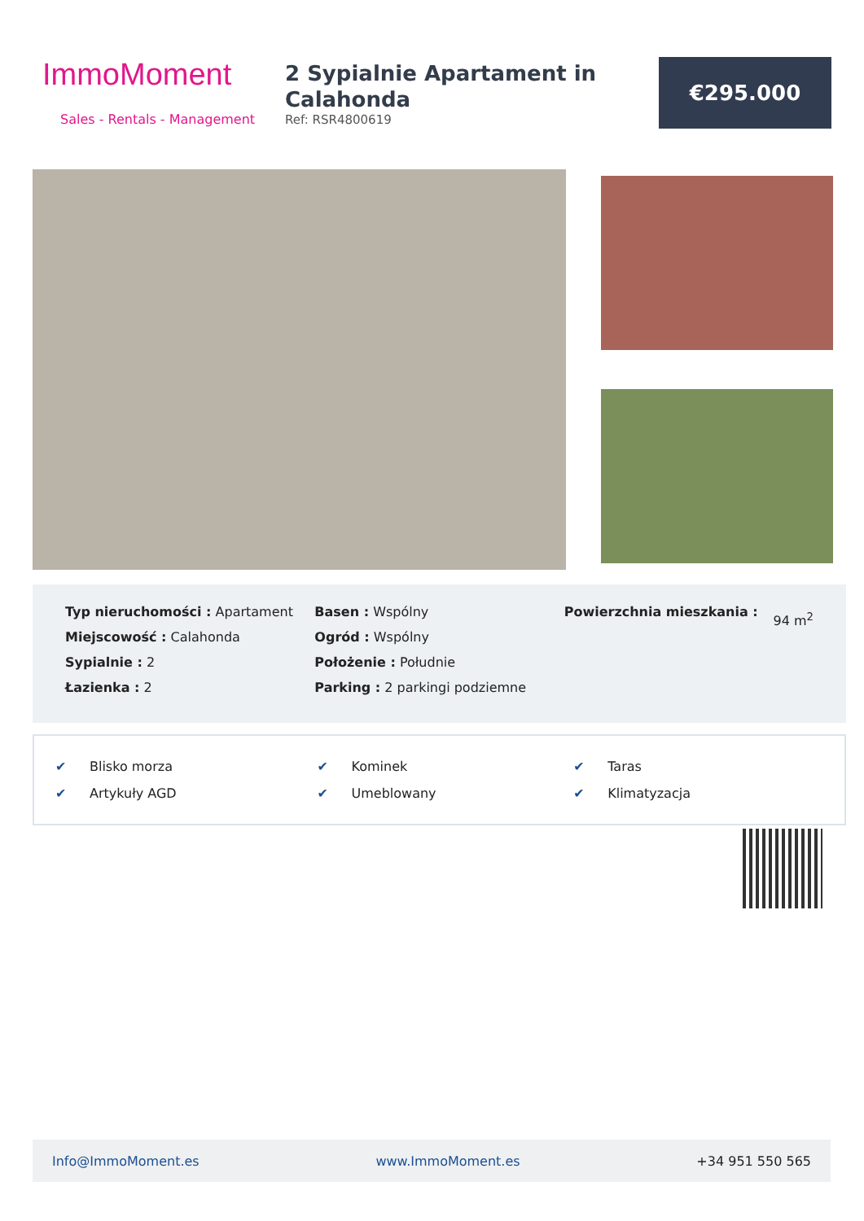ImmoMoment
Sales - Rentals - Management
2 Sypialnie Apartament in Calahonda
Ref: RSR4800619
€295.000
Typ nieruchomości : Apartament
Miejscowość : Calahonda
Sypialnie : 2
Łazienka : 2
Basen : Wspólny
Ogród : Wspólny
Położenie : Południe
Parking : 2 parkingi podziemne
Powierzchnia mieszkania :
94 m<sup>2</sup>
| ✔ | Blisko morza | ✔ | Kominek | ✔ | Taras |
| ✔ | Artykuły AGD | ✔ | Umeblowany | ✔ | Klimatyzacja |
Info@ImmoMoment.es www.ImmoMoment.es +34 951 550 565